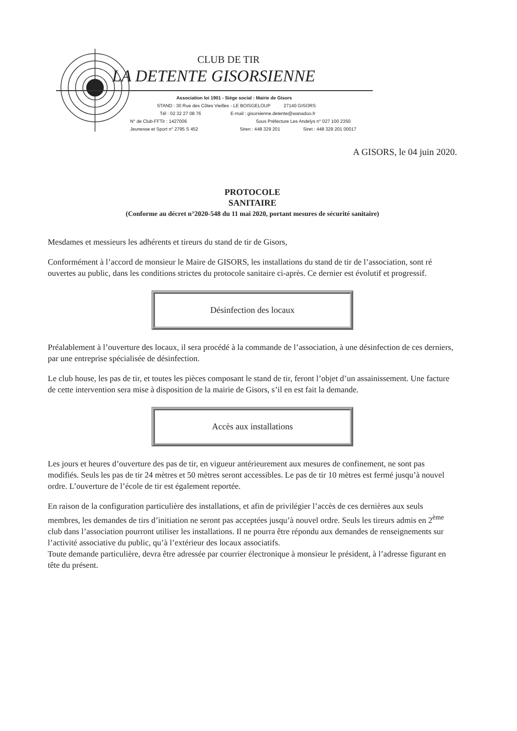CLUB DE TIR
LA DETENTE GISORSIENNE
Association loi 1901 - Siège social : Mairie de Gisors
STAND : 30 Rue des Côtes Vieilles - LE BOISGELOUP 27140 GISORS
Tél : 02 32 27 08 76 E-mail : gisorsienne.detente@wanadoo.fr
N° de Club-FFTir : 1427006 Sous Préfecture Les Andelys n° 027 100 2350
Jeunesse et Sport n° 2795 S 452 Siren : 448 329 201 Siret : 448 329 201 00017
A GISORS, le 04 juin 2020.
PROTOCOLE
SANITAIRE
(Conforme au décret n°2020-548 du 11 mai 2020, portant mesures de sécurité sanitaire)
Mesdames et messieurs les adhérents et tireurs du stand de tir de Gisors,
Conformément à l’accord de monsieur le Maire de GISORS, les installations du stand de tir de l’association, sont ré ouvertes au public, dans les conditions strictes du protocole sanitaire ci-après. Ce dernier est évolutif et progressif.
Désinfection des locaux
Préalablement à l’ouverture des locaux, il sera procédé à la commande de l’association, à une désinfection de ces derniers, par une entreprise spécialisée de désinfection.
Le club house, les pas de tir, et toutes les pièces composant le stand de tir, feront l’objet d’un assainissement. Une facture de cette intervention sera mise à disposition de la mairie de Gisors, s’il en est fait la demande.
Accès aux installations
Les jours et heures d’ouverture des pas de tir, en vigueur antérieurement aux mesures de confinement, ne sont pas modifiés. Seuls les pas de tir 24 mètres et 50 mètres seront accessibles. Le pas de tir 10 mètres est fermé jusqu’à nouvel ordre. L’ouverture de l’école de tir est également reportée.
En raison de la configuration particulière des installations, et afin de privilégier l’accès de ces dernières aux seuls membres, les demandes de tirs d’initiation ne seront pas acceptées jusqu’à nouvel ordre. Seuls les tireurs admis en 2<sup>ème</sup> club dans l’association pourront utiliser les installations. Il ne pourra être répondu aux demandes de renseignements sur l’activité associative du public, qu’à l’extérieur des locaux associatifs.
Toute demande particulière, devra être adressée par courrier électronique à monsieur le président, à l’adresse figurant en tête du présent.